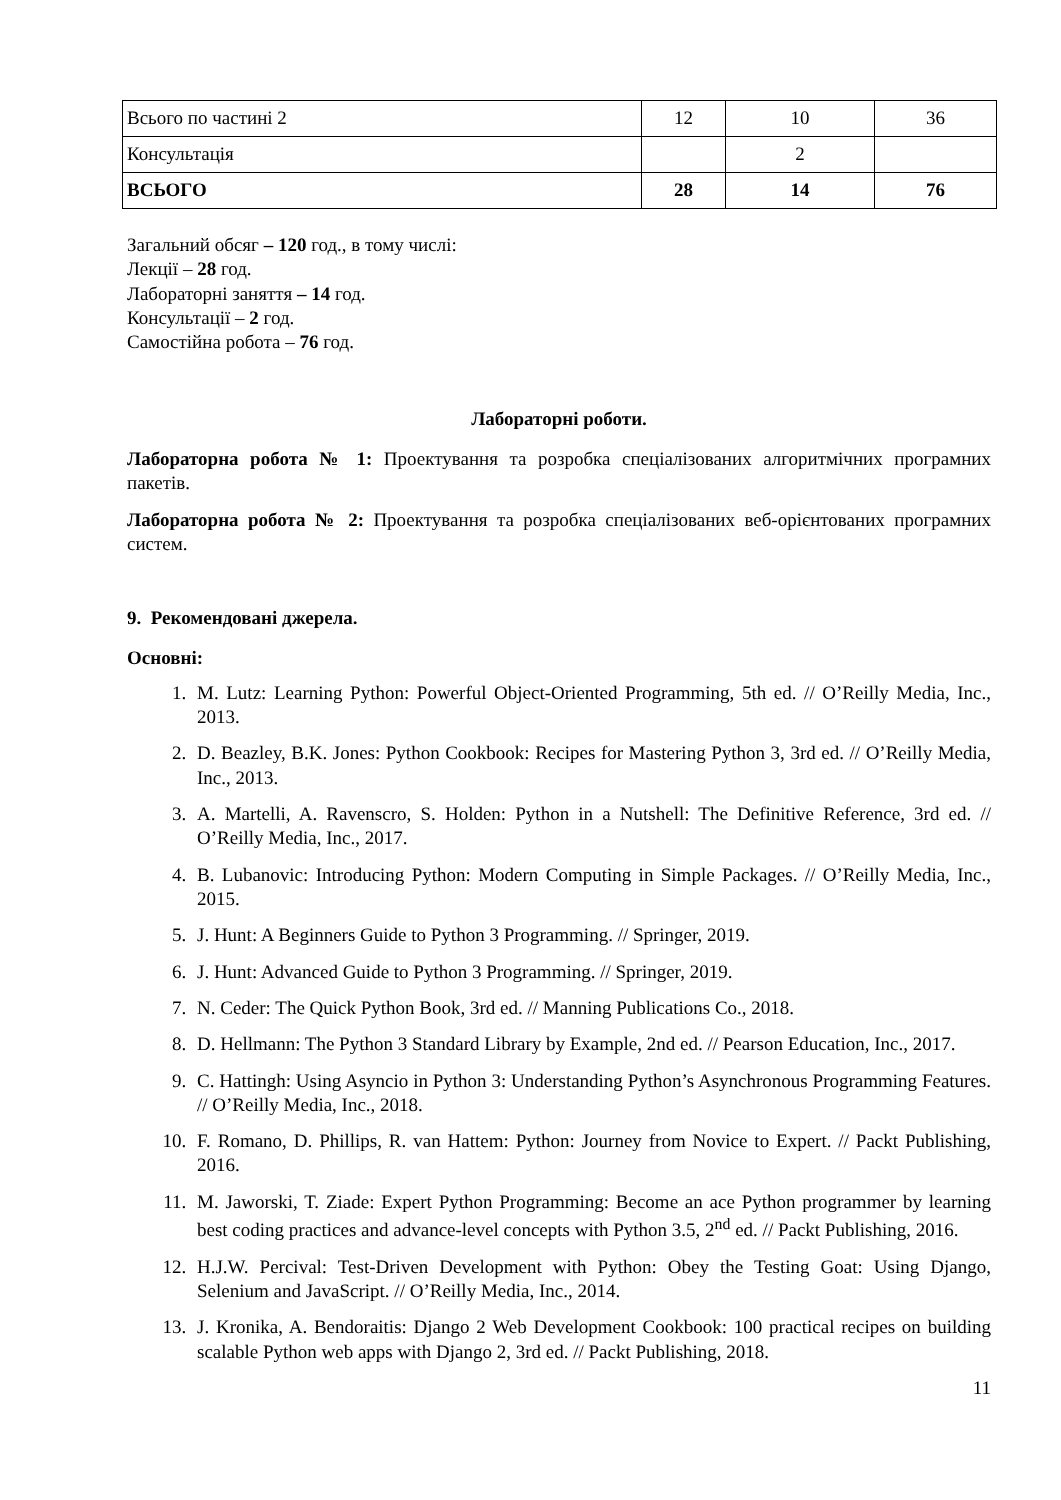| Всього по частині 2 | 12 | 10 | 36 |
| Консультація | | 2 | |
| ВСЬОГО | 28 | 14 | 76 |
Загальний обсяг – 120 год., в тому числі:
Лекції – 28 год.
Лабораторні заняття – 14 год.
Консультації – 2 год.
Самостійна робота – 76 год.
Лабораторні роботи.
Лабораторна робота № 1: Проектування та розробка спеціалізованих алгоритмічних програмних пакетів.
Лабораторна робота № 2: Проектування та розробка спеціалізованих веб-орієнтованих програмних систем.
9. Рекомендовані джерела.
Основні:
1. M. Lutz: Learning Python: Powerful Object-Oriented Programming, 5th ed. // O’Reilly Media, Inc., 2013.
2. D. Beazley, B.K. Jones: Python Cookbook: Recipes for Mastering Python 3, 3rd ed. // O’Reilly Media, Inc., 2013.
3. A. Martelli, A. Ravenscro, S. Holden: Python in a Nutshell: The Definitive Reference, 3rd ed. // O’Reilly Media, Inc., 2017.
4. B. Lubanovic: Introducing Python: Modern Computing in Simple Packages. // O’Reilly Media, Inc., 2015.
5. J. Hunt: A Beginners Guide to Python 3 Programming. // Springer, 2019.
6. J. Hunt: Advanced Guide to Python 3 Programming. // Springer, 2019.
7. N. Ceder: The Quick Python Book, 3rd ed. // Manning Publications Co., 2018.
8. D. Hellmann: The Python 3 Standard Library by Example, 2nd ed. // Pearson Education, Inc., 2017.
9. C. Hattingh: Using Asyncio in Python 3: Understanding Python’s Asynchronous Programming Features. // O’Reilly Media, Inc., 2018.
10. F. Romano, D. Phillips, R. van Hattem: Python: Journey from Novice to Expert. // Packt Publishing, 2016.
11. M. Jaworski, T. Ziade: Expert Python Programming: Become an ace Python programmer by learning best coding practices and advance-level concepts with Python 3.5, 2<sup>nd</sup> ed. // Packt Publishing, 2016.
12. H.J.W. Percival: Test-Driven Development with Python: Obey the Testing Goat: Using Django, Selenium and JavaScript. // O’Reilly Media, Inc., 2014.
13. J. Kronika, A. Bendoraitis: Django 2 Web Development Cookbook: 100 practical recipes on building scalable Python web apps with Django 2, 3rd ed. // Packt Publishing, 2018.
11